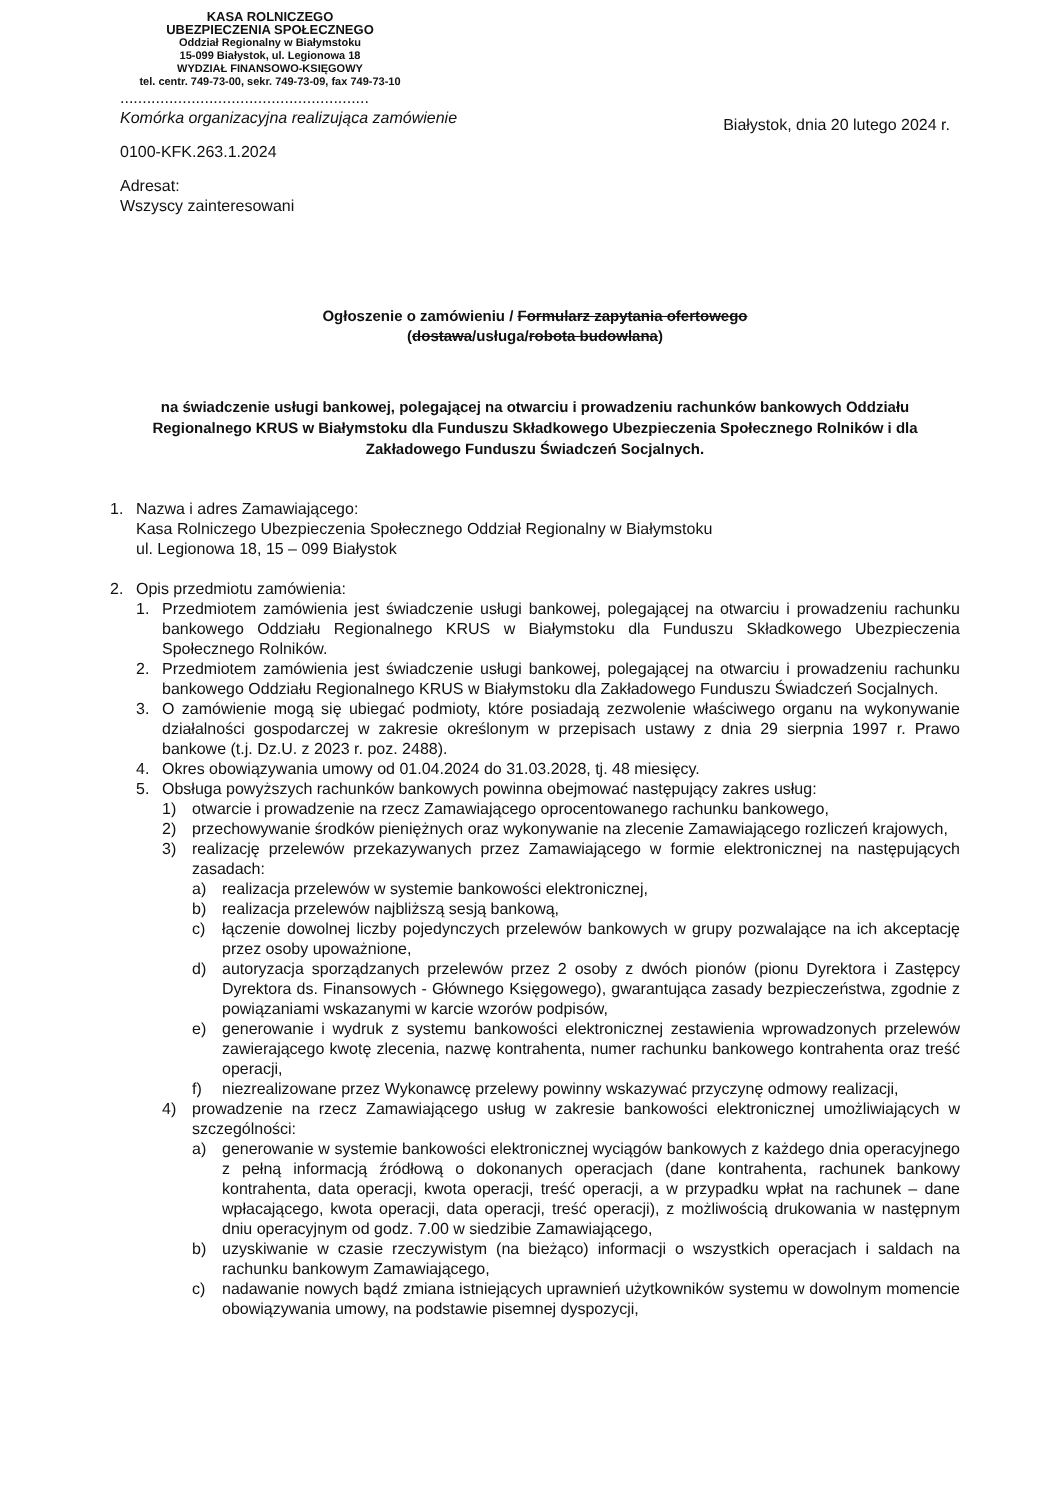KASA ROLNICZEGO
UBEZPIECZENIA SPOŁECZNEGO
Oddział Regionalny w Białymstoku
15-099 Białystok, ul. Legionowa 18
WYDZIAŁ FINANSOWO-KSIĘGOWY
tel. centr. 749-73-00, sekr. 749-73-09, fax 749-73-10
........................................................
Komórka organizacyjna realizująca zamówienie
0100-KFK.263.1.2024
Adresat:
Wszyscy zainteresowani
Białystok, dnia 20 lutego 2024 r.
Ogłoszenie o zamówieniu / Formularz zapytania ofertowego
(dostawa/usługa/robota budowlana)
na świadczenie usługi bankowej, polegającej na otwarciu i prowadzeniu rachunków bankowych Oddziału Regionalnego KRUS w Białymstoku dla Funduszu Składkowego Ubezpieczenia Społecznego Rolników i dla Zakładowego Funduszu Świadczeń Socjalnych.
1. Nazwa i adres Zamawiającego:
Kasa Rolniczego Ubezpieczenia Społecznego Oddział Regionalny w Białymstoku
ul. Legionowa 18, 15 – 099 Białystok
2. Opis przedmiotu zamówienia:
1. Przedmiotem zamówienia jest świadczenie usługi bankowej, polegającej na otwarciu i prowadzeniu rachunku bankowego Oddziału Regionalnego KRUS w Białymstoku dla Funduszu Składkowego Ubezpieczenia Społecznego Rolników.
2. Przedmiotem zamówienia jest świadczenie usługi bankowej, polegającej na otwarciu i prowadzeniu rachunku bankowego Oddziału Regionalnego KRUS w Białymstoku dla Zakładowego Funduszu Świadczeń Socjalnych.
3. O zamówienie mogą się ubiegać podmioty, które posiadają zezwolenie właściwego organu na wykonywanie działalności gospodarczej w zakresie określonym w przepisach ustawy z dnia 29 sierpnia 1997 r. Prawo bankowe (t.j. Dz.U. z 2023 r. poz. 2488).
4. Okres obowiązywania umowy od 01.04.2024 do 31.03.2028, tj. 48 miesięcy.
5. Obsługa powyższych rachunków bankowych powinna obejmować następujący zakres usług:
1) otwarcie i prowadzenie na rzecz Zamawiającego oprocentowanego rachunku bankowego,
2) przechowywanie środków pieniężnych oraz wykonywanie na zlecenie Zamawiającego rozliczeń krajowych,
3) realizację przelewów przekazywanych przez Zamawiającego w formie elektronicznej na następujących zasadach:
a) realizacja przelewów w systemie bankowości elektronicznej,
b) realizacja przelewów najbliższą sesją bankową,
c) łączenie dowolnej liczby pojedynczych przelewów bankowych w grupy pozwalające na ich akceptację przez osoby upoważnione,
d) autoryzacja sporządzanych przelewów przez 2 osoby z dwóch pionów (pionu Dyrektora i Zastępcy Dyrektora ds. Finansowych - Głównego Księgowego), gwarantująca zasady bezpieczeństwa, zgodnie z powiązaniami wskazanymi w karcie wzorów podpisów,
e) generowanie i wydruk z systemu bankowości elektronicznej zestawienia wprowadzonych przelewów zawierającego kwotę zlecenia, nazwę kontrahenta, numer rachunku bankowego kontrahenta oraz treść operacji,
f) niezrealizowane przez Wykonawcę przelewy powinny wskazywać przyczynę odmowy realizacji,
4) prowadzenie na rzecz Zamawiającego usług w zakresie bankowości elektronicznej umożliwiających w szczególności:
a) generowanie w systemie bankowości elektronicznej wyciągów bankowych z każdego dnia operacyjnego z pełną informacją źródłową o dokonanych operacjach (dane kontrahenta, rachunek bankowy kontrahenta, data operacji, kwota operacji, treść operacji, a w przypadku wpłat na rachunek – dane wpłacającego, kwota operacji, data operacji, treść operacji), z możliwością drukowania w następnym dniu operacyjnym od godz. 7.00 w siedzibie Zamawiającego,
b) uzyskiwanie w czasie rzeczywistym (na bieżąco) informacji o wszystkich operacjach i saldach na rachunku bankowym Zamawiającego,
c) nadawanie nowych bądź zmiana istniejących uprawnień użytkowników systemu w dowolnym momencie obowiązywania umowy, na podstawie pisemnej dyspozycji,